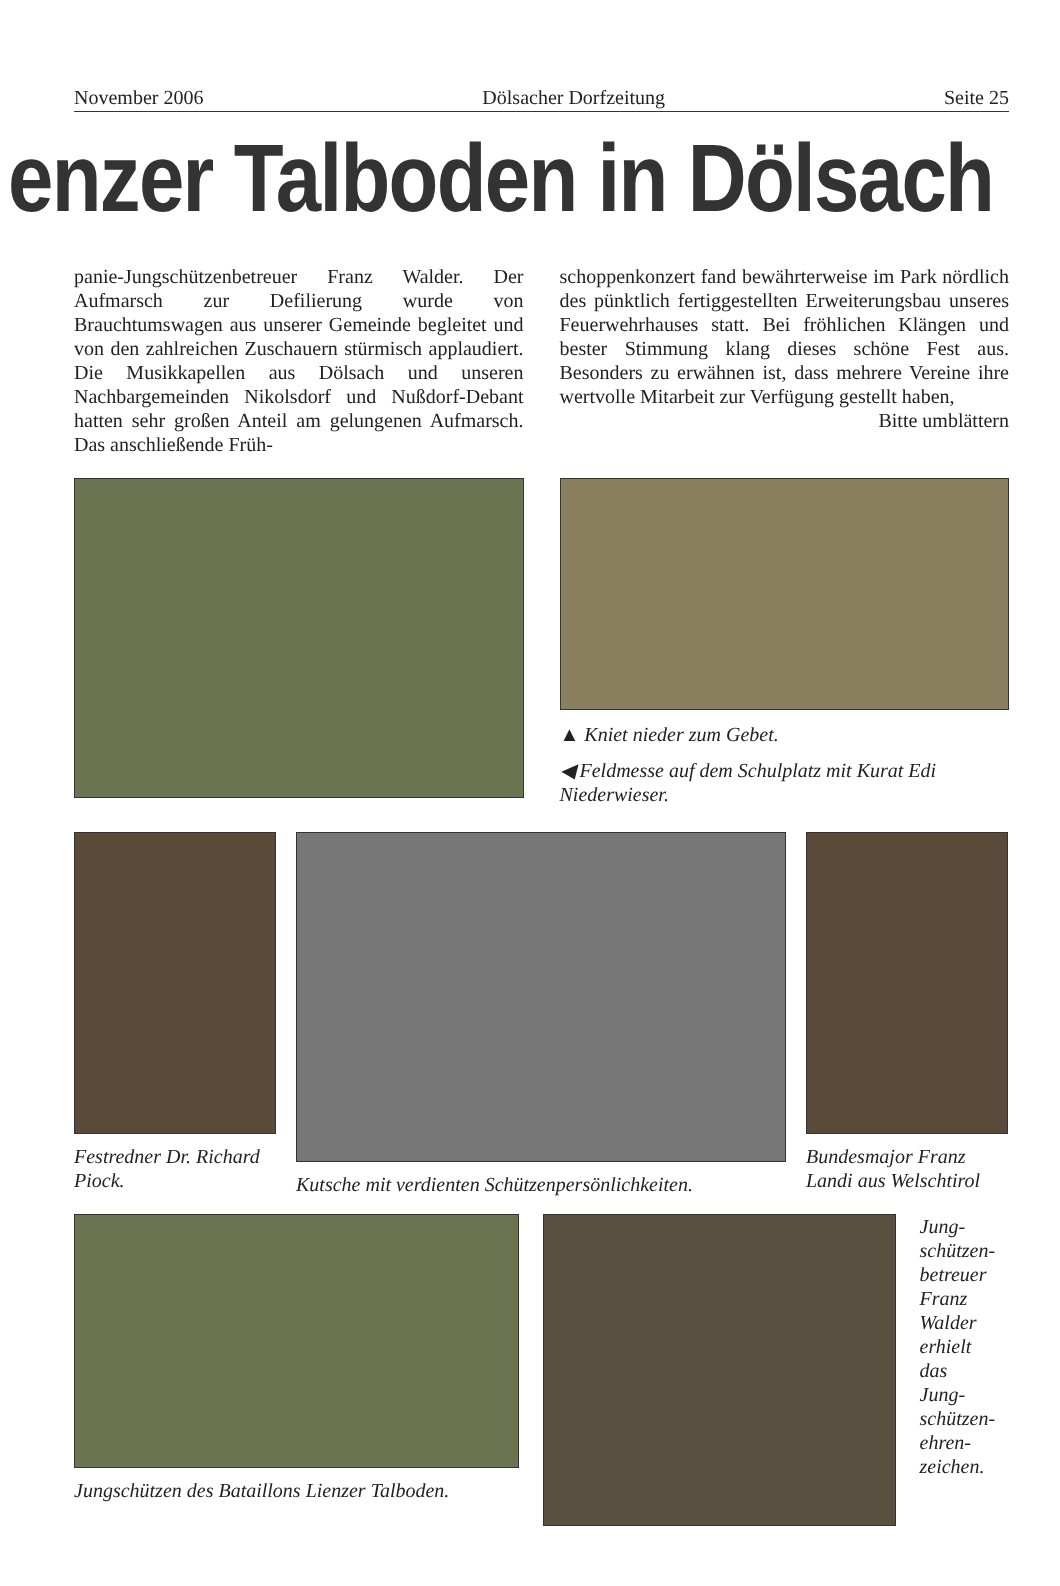November 2006 Dölsacher Dorfzeitung Seite 25
enzer Talboden in Dölsach
panie-Jungschützenbetreuer Franz Walder. Der Aufmarsch zur Defilierung wurde von Brauchtumswagen aus unserer Gemeinde begleitet und von den zahlreichen Zuschauern stürmisch applaudiert. Die Musikkapellen aus Dölsach und unseren Nachbargemeinden Nikolsdorf und Nußdorf-Debant hatten sehr großen Anteil am gelungenen Aufmarsch. Das anschließende Früh-
schoppenkonzert fand bewährterweise im Park nördlich des pünktlich fertiggestellten Erweiterungsbau unseres Feuerwehrhauses statt. Bei fröhlichen Klängen und bester Stimmung klang dieses schöne Fest aus. Besonders zu erwähnen ist, dass mehrere Vereine ihre wertvolle Mitarbeit zur Verfügung gestellt haben,
Bitte umblättern
▲ Kniet nieder zum Gebet.
◀ Feldmesse auf dem Schulplatz mit Kurat Edi Niederwieser.
Festredner Dr. Richard Piock.
Kutsche mit verdienten Schützenpersönlichkeiten. Bundesmajor Franz Landi aus Welschtirol
Jungschützen des Bataillons Lienzer Talboden.
Jung-
schützen-
betreuer
Franz
Walder
erhielt
das
Jung-
schützen-
ehren-
zeichen.